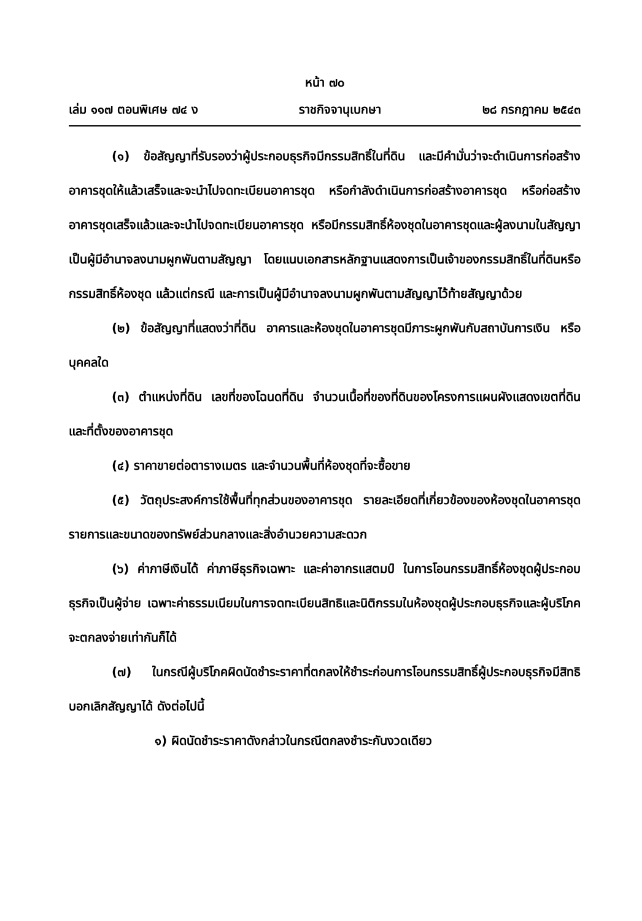หน้า ๗๐
เล่ม ๑๑๗ ตอนพิเศษ ๗๔ ง ราชกิจจานุเบกษา ๒๘ กรกฎาคม ๒๕๔๓
(๑) ข้อสัญญาที่รับรองว่าผู้ประกอบธุรกิจมีกรรมสิทธิ์ในที่ดิน และมีคำมั่นว่าจะดำเนินการก่อสร้างอาคารชุดให้แล้วเสร็จและจะนำไปจดทะเบียนอาคารชุด หรือกำลังดำเนินการก่อสร้างอาคารชุด หรือก่อสร้างอาคารชุดเสร็จแล้วและจะนำไปจดทะเบียนอาคารชุด หรือมีกรรมสิทธิ์ห้องชุดในอาคารชุดและผู้ลงนามในสัญญาเป็นผู้มีอำนาจลงนามผูกพันตามสัญญา โดยแนบเอกสารหลักฐานแสดงการเป็นเจ้าของกรรมสิทธิ์ในที่ดินหรือกรรมสิทธิ์ห้องชุด แล้วแต่กรณี และการเป็นผู้มีอำนาจลงนามผูกพันตามสัญญาไว้ท้ายสัญญาด้วย
(๒) ข้อสัญญาที่แสดงว่าที่ดิน อาคารและห้องชุดในอาคารชุดมีภาระผูกพันกับสถาบันการเงิน หรือบุคคลใด
(๓) ตำแหน่งที่ดิน เลขที่ของโฉนดที่ดิน จำนวนเนื้อที่ของที่ดินของโครงการแผนผังแสดงเขตที่ดินและที่ตั้งของอาคารชุด
(๔) ราคาขายต่อตารางเมตร และจำนวนพื้นที่ห้องชุดที่จะซื้อขาย
(๕) วัตถุประสงค์การใช้พื้นที่ทุกส่วนของอาคารชุด รายละเอียดที่เกี่ยวข้องของห้องชุดในอาคารชุด รายการและขนาดของทรัพย์ส่วนกลางและสิ่งอำนวยความสะดวก
(๖) ค่าภาษีเงินได้ ค่าภาษีธุรกิจเฉพาะ และค่าอากรแสตมป์ ในการโอนกรรมสิทธิ์ห้องชุดผู้ประกอบธุรกิจเป็นผู้จ่าย เฉพาะค่าธรรมเนียมในการจดทะเบียนสิทธิและนิติกรรมในห้องชุดผู้ประกอบธุรกิจและผู้บริโภคจะตกลงจ่ายเท่ากันก็ได้
(๗) ในกรณีผู้บริโภคผิดนัดชำระราคาที่ตกลงให้ชำระก่อนการโอนกรรมสิทธิ์ผู้ประกอบธุรกิจมีสิทธิบอกเลิกสัญญาได้ ดังต่อไปนี้
๑) ผิดนัดชำระราคาดังกล่าวในกรณีตกลงชำระกันงวดเดียว